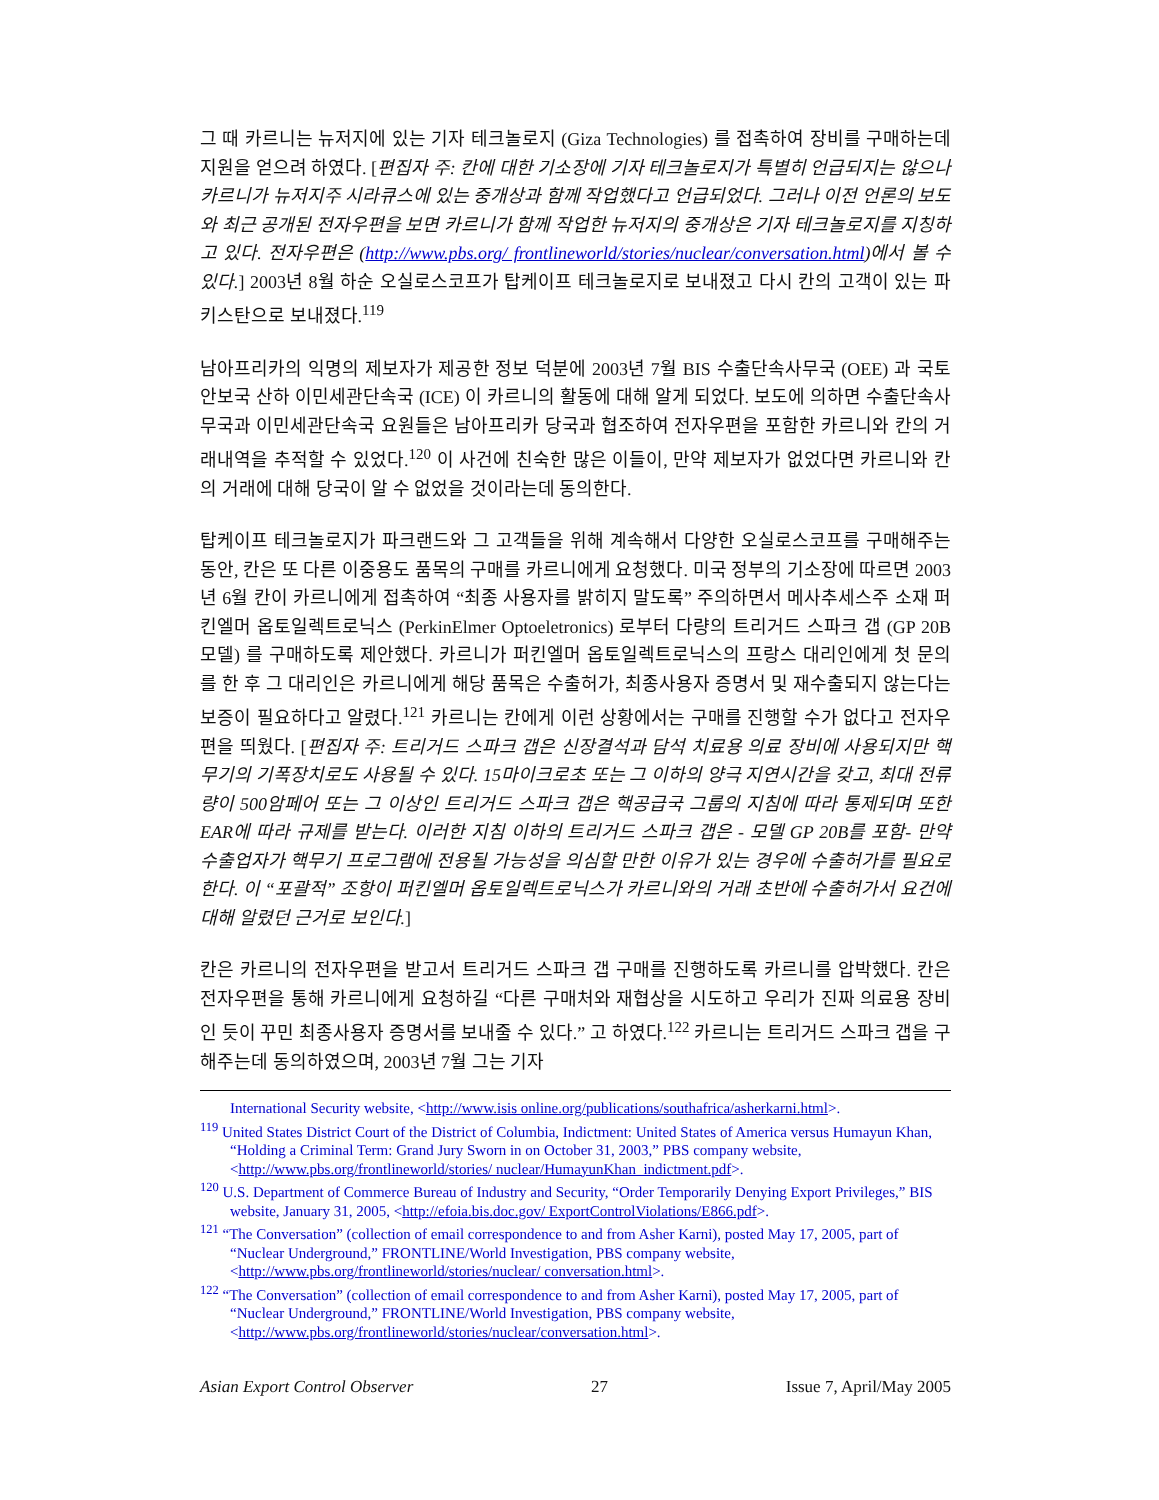그 때 카르니는 뉴저지에 있는 기자 테크놀로지 (Giza Technologies) 를 접촉하여 장비를 구매하는데 지원을 얻으려 하였다. [편집자 주: 칸에 대한 기소장에 기자 테크놀로지가 특별히 언급되지는 않으나 카르니가 뉴저지주 시라큐스에 있는 중개상과 함께 작업했다고 언급되었다. 그러나 이전 언론의 보도와 최근 공개된 전자우편을 보면 카르니가 함께 작업한 뉴저지의 중개상은 기자 테크놀로지를 지칭하고 있다. 전자우편은 (http://www.pbs.org/ frontlineworld/stories/nuclear/conversation.html)에서 볼 수 있다.] 2003년 8월 하순 오실로스코프가 탑케이프 테크놀로지로 보내졌고 다시 칸의 고객이 있는 파키스탄으로 보내졌다.<sup>119</sup>
남아프리카의 익명의 제보자가 제공한 정보 덕분에 2003년 7월 BIS 수출단속사무국 (OEE) 과 국토안보국 산하 이민세관단속국 (ICE) 이 카르니의 활동에 대해 알게 되었다. 보도에 의하면 수출단속사무국과 이민세관단속국 요원들은 남아프리카 당국과 협조하여 전자우편을 포함한 카르니와 칸의 거래내역을 추적할 수 있었다.<sup>120</sup> 이 사건에 친숙한 많은 이들이, 만약 제보자가 없었다면 카르니와 칸의 거래에 대해 당국이 알 수 없었을 것이라는데 동의한다.
탑케이프 테크놀로지가 파크랜드와 그 고객들을 위해 계속해서 다양한 오실로스코프를 구매해주는 동안, 칸은 또 다른 이중용도 품목의 구매를 카르니에게 요청했다. 미국 정부의 기소장에 따르면 2003년 6월 칸이 카르니에게 접촉하여 “최종 사용자를 밝히지 말도록” 주의하면서 메사추세스주 소재 퍼킨엘머 옵토일렉트로닉스 (PerkinElmer Optoeletronics) 로부터 다량의 트리거드 스파크 갭 (GP 20B 모델) 를 구매하도록 제안했다. 카르니가 퍼킨엘머 옵토일렉트로닉스의 프랑스 대리인에게 첫 문의를 한 후 그 대리인은 카르니에게 해당 품목은 수출허가, 최종사용자 증명서 및 재수출되지 않는다는 보증이 필요하다고 알렸다.<sup>121</sup> 카르니는 칸에게 이런 상황에서는 구매를 진행할 수가 없다고 전자우편을 띄웠다. [편집자 주: 트리거드 스파크 갭은 신장결석과 담석 치료용 의료 장비에 사용되지만 핵무기의 기폭장치로도 사용될 수 있다. 15마이크로초 또는 그 이하의 양극 지연시간을 갖고, 최대 전류량이 500암페어 또는 그 이상인 트리거드 스파크 갭은 핵공급국 그룹의 지침에 따라 통제되며 또한 EAR에 따라 규제를 받는다. 이러한 지침 이하의 트리거드 스파크 갭은 - 모델 GP 20B를 포함- 만약 수출업자가 핵무기 프로그램에 전용될 가능성을 의심할 만한 이유가 있는 경우에 수출허가를 필요로 한다. 이 “포괄적” 조항이 퍼킨엘머 옵토일렉트로닉스가 카르니와의 거래 초반에 수출허가서 요건에 대해 알렸던 근거로 보인다.]
칸은 카르니의 전자우편을 받고서 트리거드 스파크 갭 구매를 진행하도록 카르니를 압박했다. 칸은 전자우편을 통해 카르니에게 요청하길 “다른 구매처와 재협상을 시도하고 우리가 진짜 의료용 장비인 듯이 꾸민 최종사용자 증명서를 보내줄 수 있다.” 고 하였다.<sup>122</sup> 카르니는 트리거드 스파크 갭을 구해주는데 동의하였으며, 2003년 7월 그는 기자
International Security website, <http://www.isis online.org/publications/southafrica/asherkarni.html>.
<sup>119</sup> United States District Court of the District of Columbia, Indictment: United States of America versus Humayun Khan, “Holding a Criminal Term: Grand Jury Sworn in on October 31, 2003,” PBS company website, <http://www.pbs.org/frontlineworld/stories/ nuclear/HumayunKhan_indictment.pdf>.
<sup>120</sup> U.S. Department of Commerce Bureau of Industry and Security, “Order Temporarily Denying Export Privileges,” BIS website, January 31, 2005, <http://efoia.bis.doc.gov/ ExportControlViolations/E866.pdf>.
<sup>121</sup> “The Conversation” (collection of email correspondence to and from Asher Karni), posted May 17, 2005, part of “Nuclear Underground,” FRONTLINE/World Investigation, PBS company website, <http://www.pbs.org/frontlineworld/stories/nuclear/ conversation.html>.
<sup>122</sup> “The Conversation” (collection of email correspondence to and from Asher Karni), posted May 17, 2005, part of “Nuclear Underground,” FRONTLINE/World Investigation, PBS company website, <http://www.pbs.org/frontlineworld/stories/nuclear/conversation.html>.
Asian Export Control Observer 27 Issue 7, April/May 2005